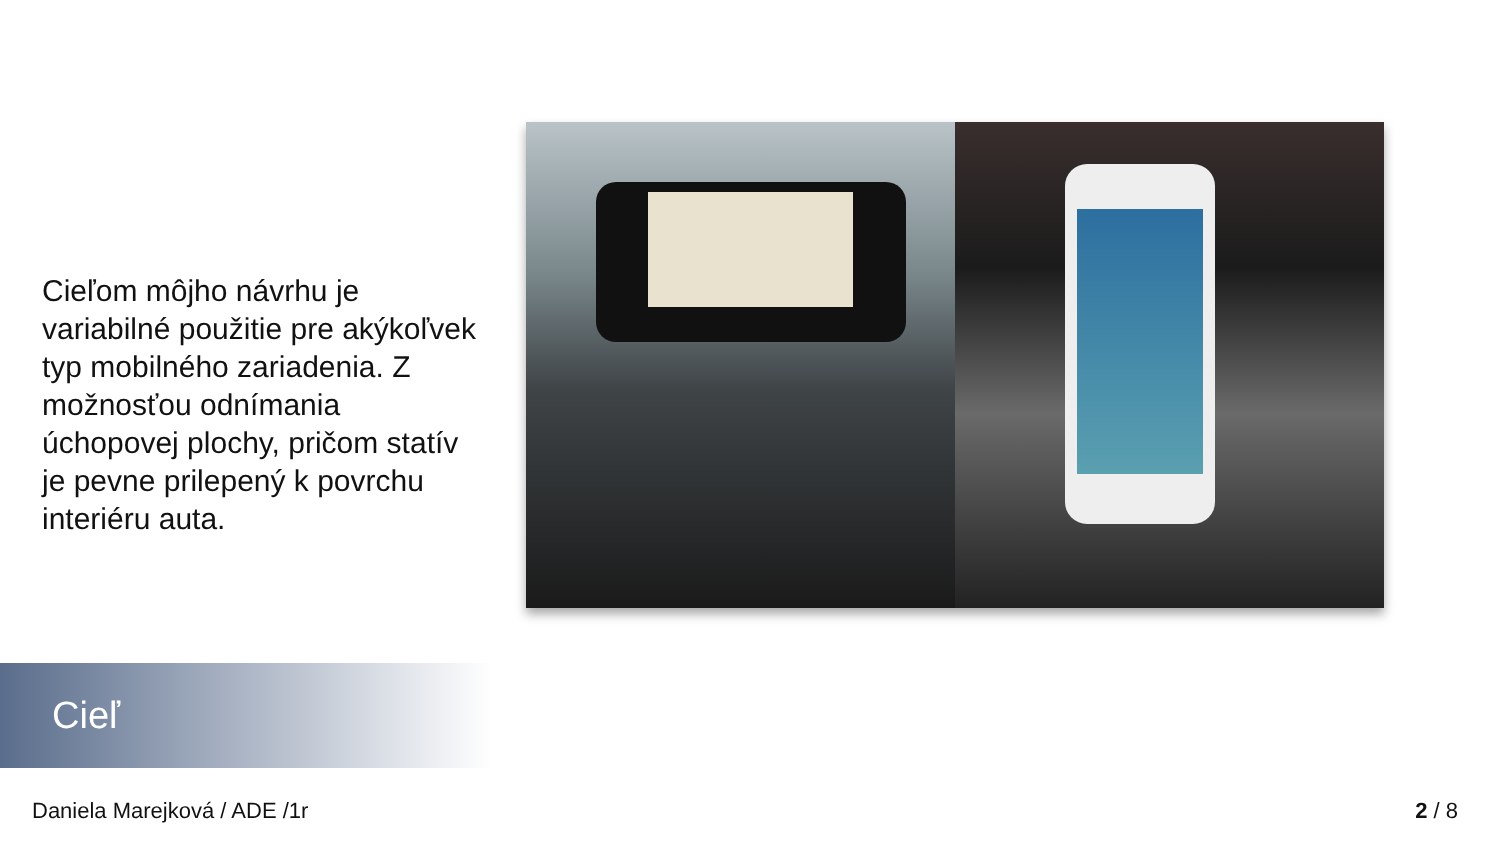Cieľom môjho návrhu je variabilné použitie pre akýkoľvek typ mobilného zariadenia. Z možnosťou odnímania úchopovej plochy, pričom statív je pevne prilepený k povrchu interiéru auta.
Cieľ
Daniela Marejková / ADE /1r 2 / 8